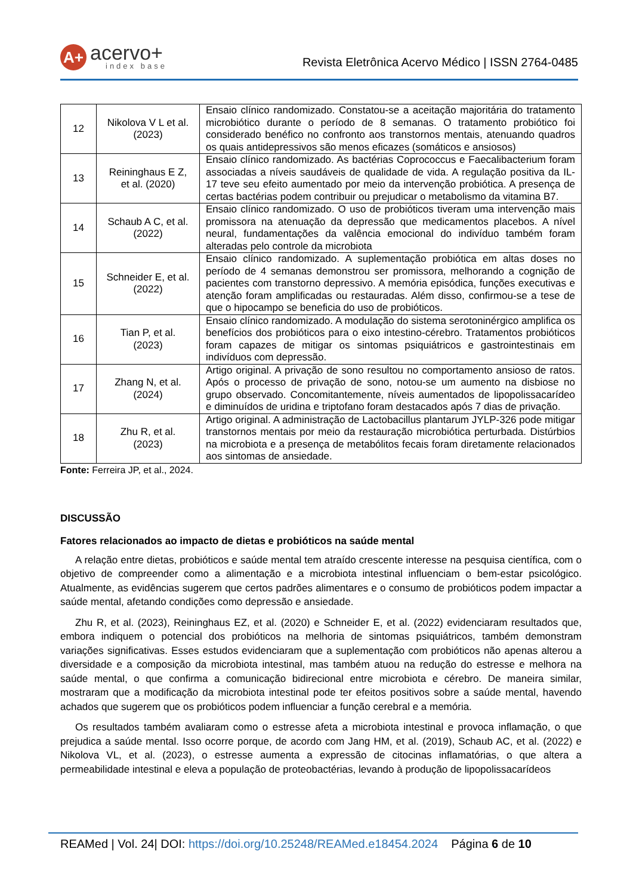A+
acervo+
index base
Revista Eletrônica Acervo Médico | ISSN 2764-0485
| 12 | Nikolova V L et al. (2023) | Ensaio clínico randomizado. Constatou-se a aceitação majoritária do tratamento microbiótico durante o período de 8 semanas. O tratamento probiótico foi considerado benéfico no confronto aos transtornos mentais, atenuando quadros os quais antidepressivos são menos eficazes (somáticos e ansiosos) |
| 13 | Reininghaus E Z, et al. (2020) | Ensaio clínico randomizado. As bactérias Coprococcus e Faecalibacterium foram associadas a níveis saudáveis de qualidade de vida. A regulação positiva da IL-17 teve seu efeito aumentado por meio da intervenção probiótica. A presença de certas bactérias podem contribuir ou prejudicar o metabolismo da vitamina B7. |
| 14 | Schaub A C, et al. (2022) | Ensaio clínico randomizado. O uso de probióticos tiveram uma intervenção mais promissora na atenuação da depressão que medicamentos placebos. A nível neural, fundamentações da valência emocional do indivíduo também foram alteradas pelo controle da microbiota |
| 15 | Schneider E, et al. (2022) | Ensaio clínico randomizado. A suplementação probiótica em altas doses no período de 4 semanas demonstrou ser promissora, melhorando a cognição de pacientes com transtorno depressivo. A memória episódica, funções executivas e atenção foram amplificadas ou restauradas. Além disso, confirmou-se a tese de que o hipocampo se beneficia do uso de probióticos. |
| 16 | Tian P, et al. (2023) | Ensaio clínico randomizado. A modulação do sistema serotoninérgico amplifica os benefícios dos probióticos para o eixo intestino-cérebro. Tratamentos probióticos foram capazes de mitigar os sintomas psiquiátricos e gastrointestinais em indivíduos com depressão. |
| 17 | Zhang N, et al. (2024) | Artigo original. A privação de sono resultou no comportamento ansioso de ratos. Após o processo de privação de sono, notou-se um aumento na disbiose no grupo observado. Concomitantemente, níveis aumentados de lipopolissacarídeo e diminuídos de uridina e triptofano foram destacados após 7 dias de privação. |
| 18 | Zhu R, et al. (2023) | Artigo original. A administração de Lactobacillus plantarum JYLP-326 pode mitigar transtornos mentais por meio da restauração microbiótica perturbada. Distúrbios na microbiota e a presença de metabólitos fecais foram diretamente relacionados aos sintomas de ansiedade. |
Fonte: Ferreira JP, et al., 2024.
DISCUSSÃO
Fatores relacionados ao impacto de dietas e probióticos na saúde mental
A relação entre dietas, probióticos e saúde mental tem atraído crescente interesse na pesquisa científica, com o objetivo de compreender como a alimentação e a microbiota intestinal influenciam o bem-estar psicológico. Atualmente, as evidências sugerem que certos padrões alimentares e o consumo de probióticos podem impactar a saúde mental, afetando condições como depressão e ansiedade.
Zhu R, et al. (2023), Reininghaus EZ, et al. (2020) e Schneider E, et al. (2022) evidenciaram resultados que, embora indiquem o potencial dos probióticos na melhoria de sintomas psiquiátricos, também demonstram variações significativas. Esses estudos evidenciaram que a suplementação com probióticos não apenas alterou a diversidade e a composição da microbiota intestinal, mas também atuou na redução do estresse e melhora na saúde mental, o que confirma a comunicação bidirecional entre microbiota e cérebro. De maneira similar, mostraram que a modificação da microbiota intestinal pode ter efeitos positivos sobre a saúde mental, havendo achados que sugerem que os probióticos podem influenciar a função cerebral e a memória.
Os resultados também avaliaram como o estresse afeta a microbiota intestinal e provoca inflamação, o que prejudica a saúde mental. Isso ocorre porque, de acordo com Jang HM, et al. (2019), Schaub AC, et al. (2022) e Nikolova VL, et al. (2023), o estresse aumenta a expressão de citocinas inflamatórias, o que altera a permeabilidade intestinal e eleva a população de proteobactérias, levando à produção de lipopolissacarídeos
REAMed | Vol. 24| DOI: https://doi.org/10.25248/REAMed.e18454.2024 Página 6 de 10